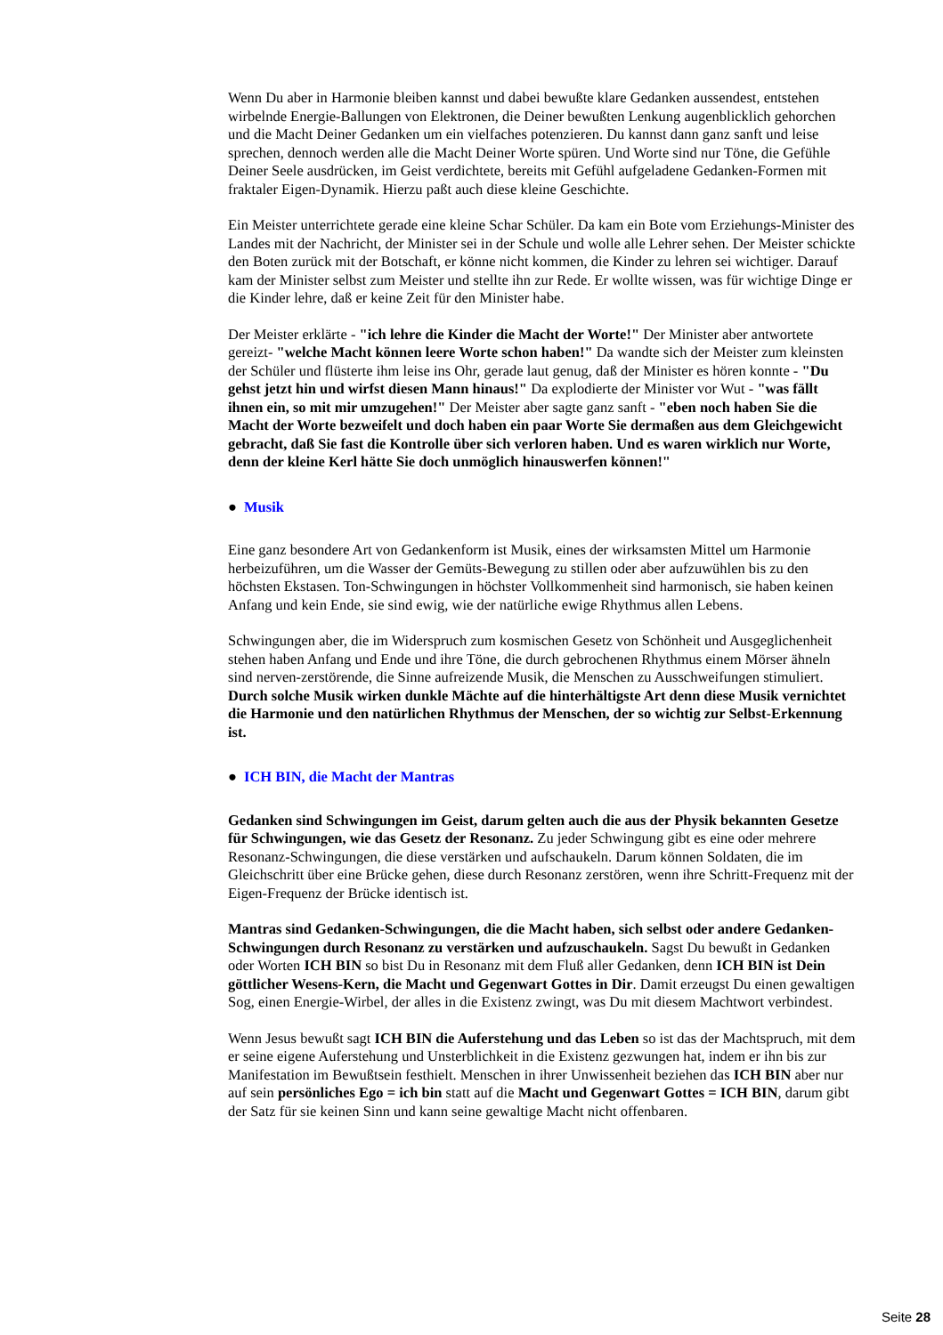Wenn Du aber in Harmonie bleiben kannst und dabei bewußte klare Gedanken aussendest, entstehen wirbelnde Energie-Ballungen von Elektronen, die Deiner bewußten Lenkung augenblicklich gehorchen und die Macht Deiner Gedanken um ein vielfaches potenzieren. Du kannst dann ganz sanft und leise sprechen, dennoch werden alle die Macht Deiner Worte spüren. Und Worte sind nur Töne, die Gefühle Deiner Seele ausdrücken, im Geist verdichtete, bereits mit Gefühl aufgeladene Gedanken-Formen mit fraktaler Eigen-Dynamik. Hierzu paßt auch diese kleine Geschichte.
Ein Meister unterrichtete gerade eine kleine Schar Schüler. Da kam ein Bote vom Erziehungs-Minister des Landes mit der Nachricht, der Minister sei in der Schule und wolle alle Lehrer sehen. Der Meister schickte den Boten zurück mit der Botschaft, er könne nicht kommen, die Kinder zu lehren sei wichtiger. Darauf kam der Minister selbst zum Meister und stellte ihn zur Rede. Er wollte wissen, was für wichtige Dinge er die Kinder lehre, daß er keine Zeit für den Minister habe.
Der Meister erklärte - "ich lehre die Kinder die Macht der Worte!" Der Minister aber antwortete gereizt- "welche Macht können leere Worte schon haben!" Da wandte sich der Meister zum kleinsten der Schüler und flüsterte ihm leise ins Ohr, gerade laut genug, daß der Minister es hören konnte - "Du gehst jetzt hin und wirfst diesen Mann hinaus!" Da explodierte der Minister vor Wut - "was fällt ihnen ein, so mit mir umzugehen!" Der Meister aber sagte ganz sanft - "eben noch haben Sie die Macht der Worte bezweifelt und doch haben ein paar Worte Sie dermaßen aus dem Gleichgewicht gebracht, daß Sie fast die Kontrolle über sich verloren haben. Und es waren wirklich nur Worte, denn der kleine Kerl hätte Sie doch unmöglich hinauswerfen können!"
● Musik
Eine ganz besondere Art von Gedankenform ist Musik, eines der wirksamsten Mittel um Harmonie herbeizuführen, um die Wasser der Gemüts-Bewegung zu stillen oder aber aufzuwühlen bis zu den höchsten Ekstasen. Ton-Schwingungen in höchster Vollkommenheit sind harmonisch, sie haben keinen Anfang und kein Ende, sie sind ewig, wie der natürliche ewige Rhythmus allen Lebens.
Schwingungen aber, die im Widerspruch zum kosmischen Gesetz von Schönheit und Ausgeglichenheit stehen haben Anfang und Ende und ihre Töne, die durch gebrochenen Rhythmus einem Mörser ähneln sind nerven-zerstörende, die Sinne aufreizende Musik, die Menschen zu Ausschweifungen stimuliert. Durch solche Musik wirken dunkle Mächte auf die hinterhältigste Art denn diese Musik vernichtet die Harmonie und den natürlichen Rhythmus der Menschen, der so wichtig zur Selbst-Erkennung ist.
● ICH BIN, die Macht der Mantras
Gedanken sind Schwingungen im Geist, darum gelten auch die aus der Physik bekannten Gesetze für Schwingungen, wie das Gesetz der Resonanz. Zu jeder Schwingung gibt es eine oder mehrere Resonanz-Schwingungen, die diese verstärken und aufschaukeln. Darum können Soldaten, die im Gleichschritt über eine Brücke gehen, diese durch Resonanz zerstören, wenn ihre Schritt-Frequenz mit der Eigen-Frequenz der Brücke identisch ist.
Mantras sind Gedanken-Schwingungen, die die Macht haben, sich selbst oder andere Gedanken-Schwingungen durch Resonanz zu verstärken und aufzuschaukeln. Sagst Du bewußt in Gedanken oder Worten ICH BIN so bist Du in Resonanz mit dem Fluß aller Gedanken, denn ICH BIN ist Dein göttlicher Wesens-Kern, die Macht und Gegenwart Gottes in Dir. Damit erzeugst Du einen gewaltigen Sog, einen Energie-Wirbel, der alles in die Existenz zwingt, was Du mit diesem Machtwort verbindest.
Wenn Jesus bewußt sagt ICH BIN die Auferstehung und das Leben so ist das der Machtspruch, mit dem er seine eigene Auferstehung und Unsterblichkeit in die Existenz gezwungen hat, indem er ihn bis zur Manifestation im Bewußtsein festhielt. Menschen in ihrer Unwissenheit beziehen das ICH BIN aber nur auf sein persönliches Ego = ich bin statt auf die Macht und Gegenwart Gottes = ICH BIN, darum gibt der Satz für sie keinen Sinn und kann seine gewaltige Macht nicht offenbaren.
Seite 28